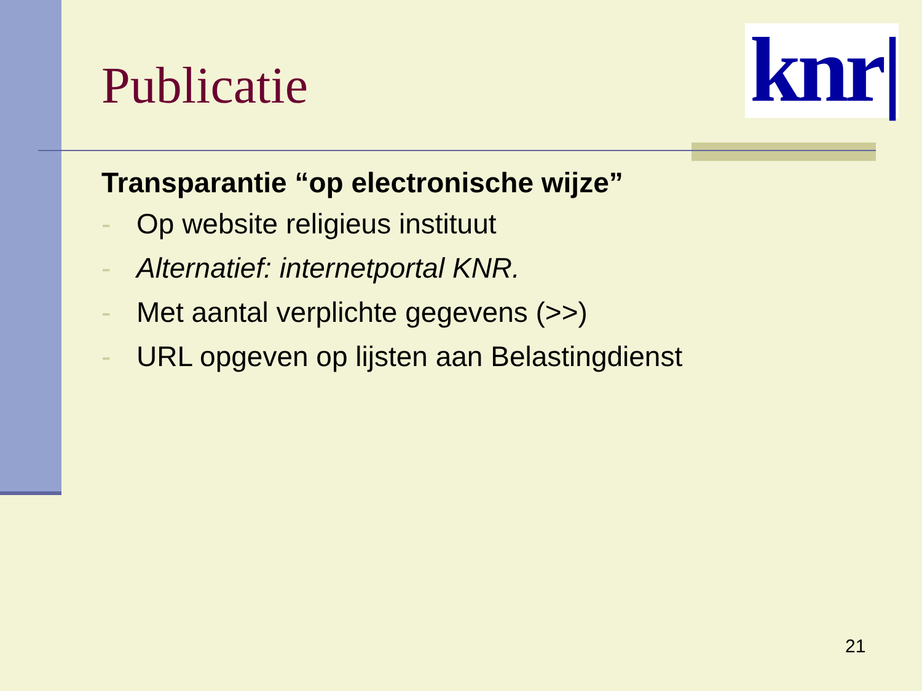knr|
Publicatie
Transparantie “op electronische wijze”
- Op website religieus instituut
- Alternatief: internetportal KNR.
- Met aantal verplichte gegevens (>>)
- URL opgeven op lijsten aan Belastingdienst
21